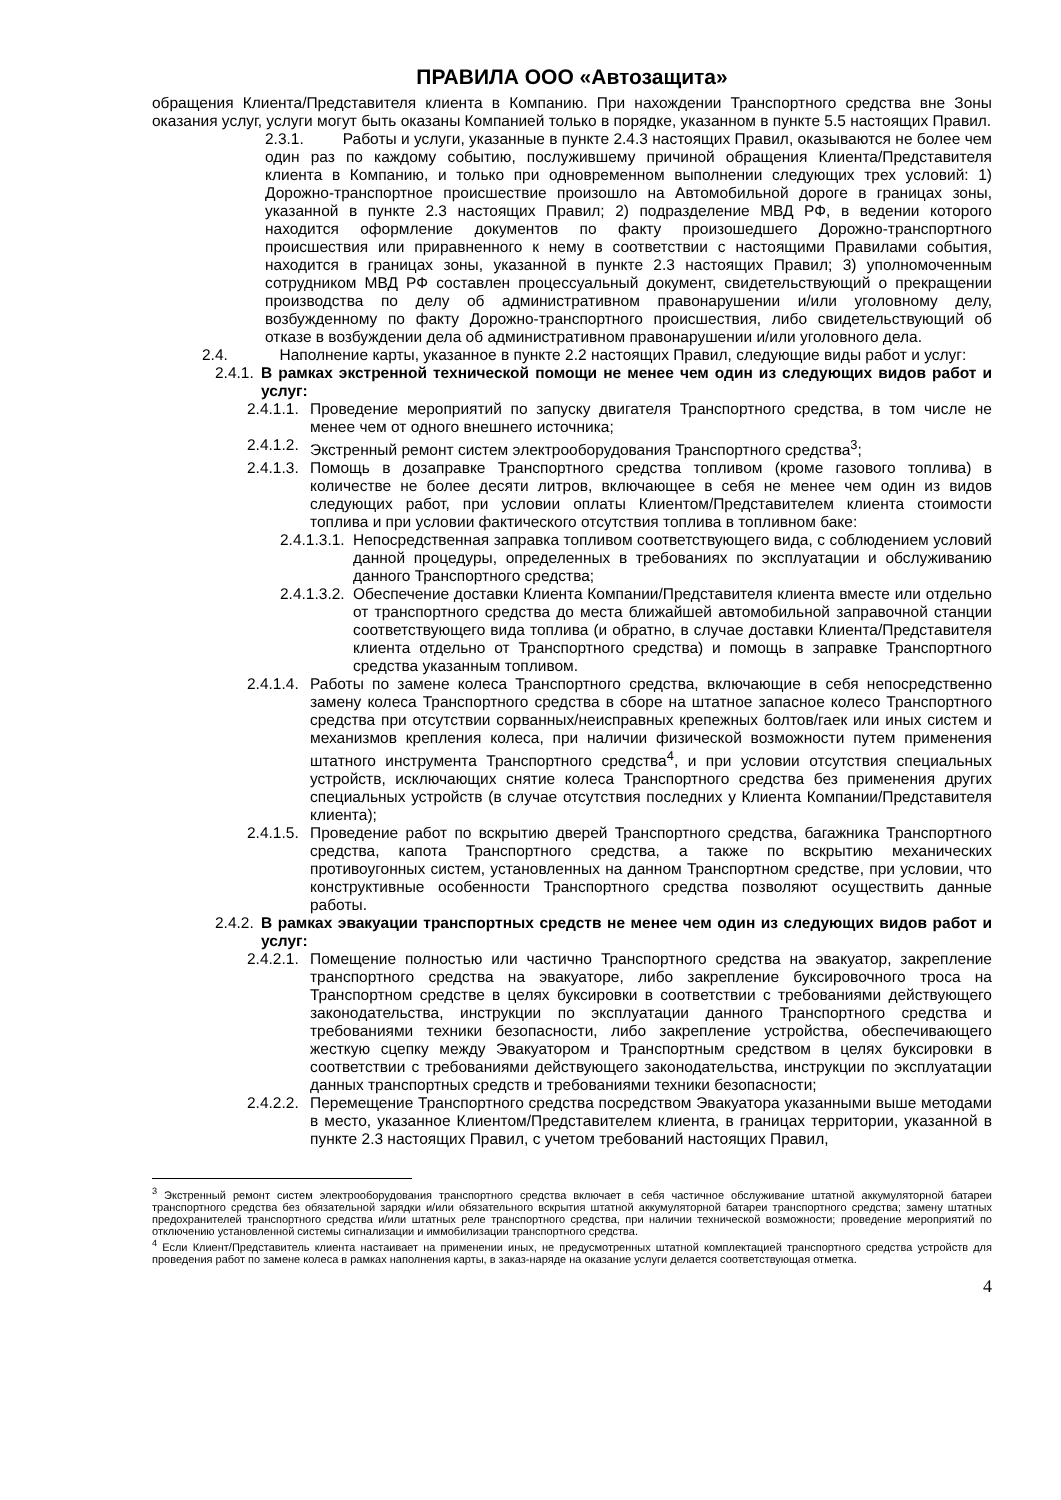ПРАВИЛА ООО «Автозащита»
обращения Клиента/Представителя клиента в Компанию. При нахождении Транспортного средства вне Зоны оказания услуг, услуги могут быть оказаны Компанией только в порядке, указанном в пункте 5.5 настоящих Правил.
2.3.1. Работы и услуги, указанные в пункте 2.4.3 настоящих Правил, оказываются не более чем один раз по каждому событию, послужившему причиной обращения Клиента/Представителя клиента в Компанию, и только при одновременном выполнении следующих трех условий: 1) Дорожно-транспортное происшествие произошло на Автомобильной дороге в границах зоны, указанной в пункте 2.3 настоящих Правил; 2) подразделение МВД РФ, в ведении которого находится оформление документов по факту произошедшего Дорожно-транспортного происшествия или приравненного к нему в соответствии с настоящими Правилами события, находится в границах зоны, указанной в пункте 2.3 настоящих Правил; 3) уполномоченным сотрудником МВД РФ составлен процессуальный документ, свидетельствующий о прекращении производства по делу об административном правонарушении и/или уголовному делу, возбужденному по факту Дорожно-транспортного происшествия, либо свидетельствующий об отказе в возбуждении дела об административном правонарушении и/или уголовного дела.
2.4. Наполнение карты, указанное в пункте 2.2 настоящих Правил, следующие виды работ и услуг:
2.4.1. В рамках экстренной технической помощи не менее чем один из следующих видов работ и услуг:
2.4.1.1. Проведение мероприятий по запуску двигателя Транспортного средства, в том числе не менее чем от одного внешнего источника;
2.4.1.2. Экстренный ремонт систем электрооборудования Транспортного средства<sup>3</sup>;
2.4.1.3. Помощь в дозаправке Транспортного средства топливом (кроме газового топлива) в количестве не более десяти литров, включающее в себя не менее чем один из видов следующих работ, при условии оплаты Клиентом/Представителем клиента стоимости топлива и при условии фактического отсутствия топлива в топливном баке:
2.4.1.3.1. Непосредственная заправка топливом соответствующего вида, с соблюдением условий данной процедуры, определенных в требованиях по эксплуатации и обслуживанию данного Транспортного средства;
2.4.1.3.2. Обеспечение доставки Клиента Компании/Представителя клиента вместе или отдельно от транспортного средства до места ближайшей автомобильной заправочной станции соответствующего вида топлива (и обратно, в случае доставки Клиента/Представителя клиента отдельно от Транспортного средства) и помощь в заправке Транспортного средства указанным топливом.
2.4.1.4. Работы по замене колеса Транспортного средства, включающие в себя непосредственно замену колеса Транспортного средства в сборе на штатное запасное колесо Транспортного средства при отсутствии сорванных/неисправных крепежных болтов/гаек или иных систем и механизмов крепления колеса, при наличии физической возможности путем применения штатного инструмента Транспортного средства<sup>4</sup>, и при условии отсутствия специальных устройств, исключающих снятие колеса Транспортного средства без применения других специальных устройств (в случае отсутствия последних у Клиента Компании/Представителя клиента);
2.4.1.5. Проведение работ по вскрытию дверей Транспортного средства, багажника Транспортного средства, капота Транспортного средства, а также по вскрытию механических противоугонных систем, установленных на данном Транспортном средстве, при условии, что конструктивные особенности Транспортного средства позволяют осуществить данные работы.
2.4.2. В рамках эвакуации транспортных средств не менее чем один из следующих видов работ и услуг:
2.4.2.1. Помещение полностью или частично Транспортного средства на эвакуатор, закрепление транспортного средства на эвакуаторе, либо закрепление буксировочного троса на Транспортном средстве в целях буксировки в соответствии с требованиями действующего законодательства, инструкции по эксплуатации данного Транспортного средства и требованиями техники безопасности, либо закрепление устройства, обеспечивающего жесткую сцепку между Эвакуатором и Транспортным средством в целях буксировки в соответствии с требованиями действующего законодательства, инструкции по эксплуатации данных транспортных средств и требованиями техники безопасности;
2.4.2.2. Перемещение Транспортного средства посредством Эвакуатора указанными выше методами в место, указанное Клиентом/Представителем клиента, в границах территории, указанной в пункте 2.3 настоящих Правил, с учетом требований настоящих Правил,
<sup>3</sup> Экстренный ремонт систем электрооборудования транспортного средства включает в себя частичное обслуживание штатной аккумуляторной батареи транспортного средства без обязательной зарядки и/или обязательного вскрытия штатной аккумуляторной батареи транспортного средства; замену штатных предохранителей транспортного средства и/или штатных реле транспортного средства, при наличии технической возможности; проведение мероприятий по отключению установленной системы сигнализации и иммобилизации транспортного средства.
<sup>4</sup> Если Клиент/Представитель клиента настаивает на применении иных, не предусмотренных штатной комплектацией транспортного средства устройств для проведения работ по замене колеса в рамках наполнения карты, в заказ-наряде на оказание услуги делается соответствующая отметка.
4